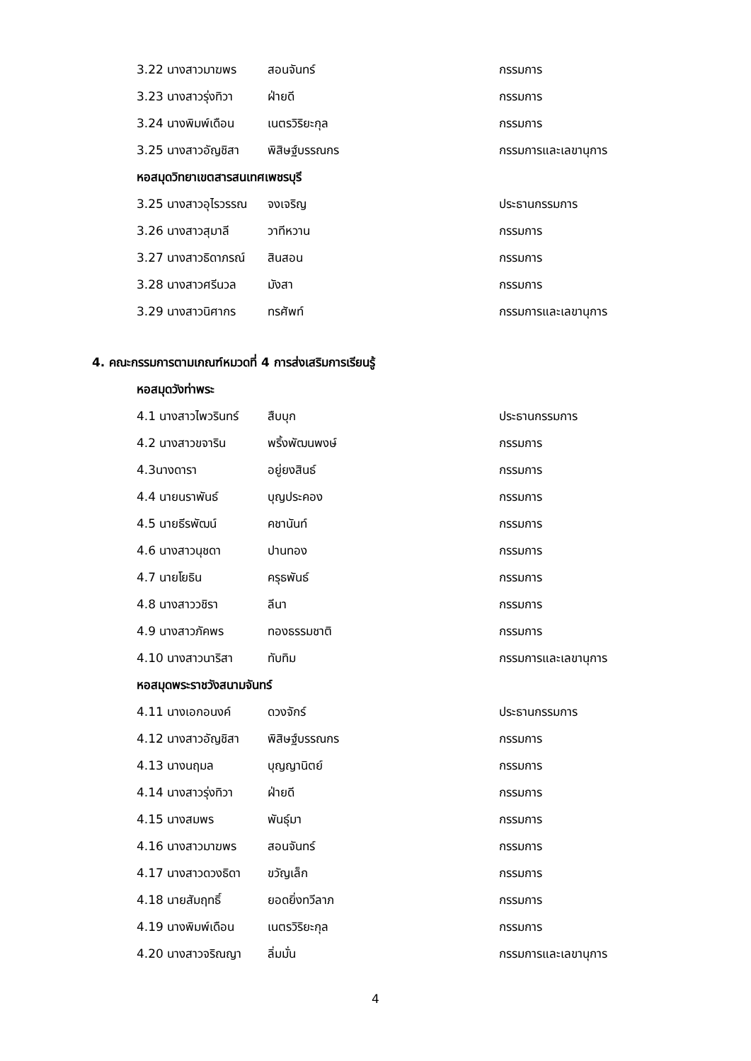3.22 นางสาวมาฆพร สอนจันทร์ กรรมการ
3.23 นางสาวรุ่งทิวา ฝ่ายดี กรรมการ
3.24 นางพิมพ์เดือน เนตรวิริยะกุล กรรมการ
3.25 นางสาวอัญชิสา พิสิษฐ์บรรณกร กรรมการและเลขานุการ
หอสมุดวิทยาเขตสารสนเทศเพชรบุรี
3.25 นางสาวอุไรวรรณ จงเจริญ ประธานกรรมการ
3.26 นางสาวสุมาลี วาทีหวาน กรรมการ
3.27 นางสาวธิดาภรณ์ สินสอน กรรมการ
3.28 นางสาวศรีนวล มังสา กรรมการ
3.29 นางสาวนิศากร ทรศัพท์ กรรมการและเลขานุการ
4. คณะกรรมการตามเกณฑ์หมวดที่ 4 การส่งเสริมการเรียนรู้
หอสมุดวังท่าพระ
4.1 นางสาวไพวรินทร์ สืบบุก ประธานกรรมการ
4.2 นางสาวขจาริน พริ้งพัฒนพงษ์ กรรมการ
4.3นางดารา อยู่ยงสินธ์ กรรมการ
4.4 นายนราพันธ์ บุญประคอง กรรมการ
4.5 นายธีรพัฒน์ คชานันท์ กรรมการ
4.6 นางสาวนุชดา ปานทอง กรรมการ
4.7 นายโยธิน ครุธพันธ์ กรรมการ
4.8 นางสาววชิรา ลีนา กรรมการ
4.9 นางสาวภัคพร ทองธรรมชาติ กรรมการ
4.10 นางสาวนาริสา ทับทิม กรรมการและเลขานุการ
หอสมุดพระราชวังสนามจันทร์
4.11 นางเอกอนงค์ ดวงจักร์ ประธานกรรมการ
4.12 นางสาวอัญชิสา พิสิษฐ์บรรณกร กรรมการ
4.13 นางนฤมล บุญญานิตย์ กรรมการ
4.14 นางสาวรุ่งทิวา ฝ่ายดี กรรมการ
4.15 นางสมพร พันธุ์มา กรรมการ
4.16 นางสาวมาฆพร สอนจันทร์ กรรมการ
4.17 นางสาวดวงธิดา ขวัญเล็ก กรรมการ
4.18 นายสัมฤทธิ์ ยอดยิ่งทวีลาภ กรรมการ
4.19 นางพิมพ์เดือน เนตรวิริยะกุล กรรมการ
4.20 นางสาวจริณญา ลิ่มมั่น กรรมการและเลขานุการ
4